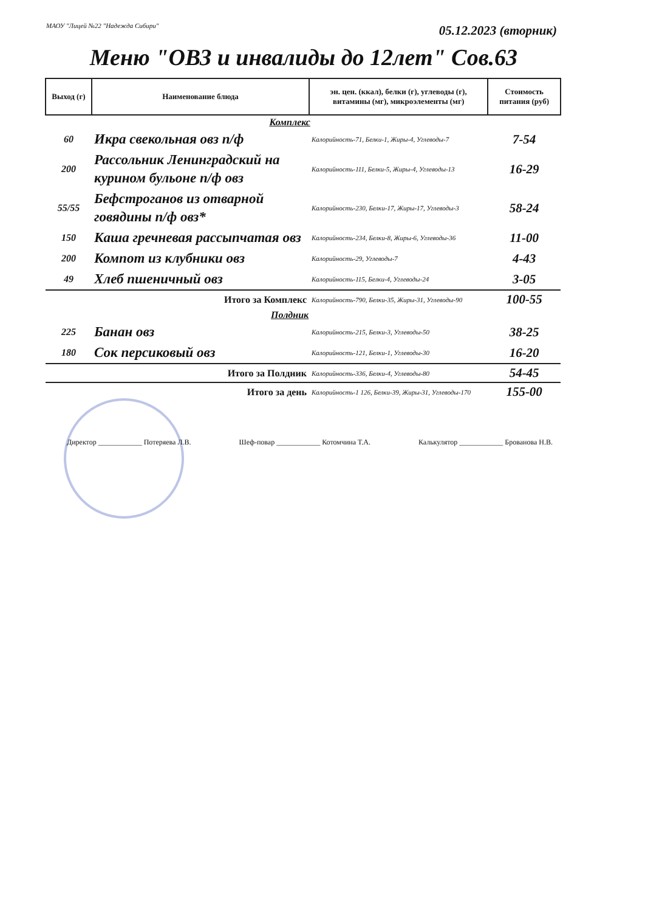МАОУ "Лицей №22 "Надежда Сибири"
05.12.2023 (вторник)
Меню "ОВЗ и инвалиды до 12лет" Сов.63
| Выход (г) | Наименование блюда | эн. цен. (ккал), белки (г), углеводы (г), витамины (мг), микроэлементы (мг) | Стоимость питания (руб) |
| --- | --- | --- | --- |
| | Комплекс | | |
| 60 | Икра свекольная овз п/ф | Калорийность-71, Белки-1, Жиры-4, Углеводы-7 | 7-54 |
| 200 | Рассольник Ленинградский на курином бульоне п/ф овз | Калорийность-111, Белки-5, Жиры-4, Углеводы-13 | 16-29 |
| 55/55 | Бефстроганов из отварной говядины п/ф овз* | Калорийность-230, Белки-17, Жиры-17, Углеводы-3 | 58-24 |
| 150 | Каша гречневая рассыпчатая овз | Калорийность-234, Белки-8, Жиры-6, Углеводы-36 | 11-00 |
| 200 | Компот из клубники овз | Калорийность-29, Углеводы-7 | 4-43 |
| 49 | Хлеб пшеничный овз | Калорийность-115, Белки-4, Углеводы-24 | 3-05 |
| Итого за Комплекс | | Калорийность-790, Белки-35, Жиры-31, Углеводы-90 | 100-55 |
| | Полдник | | |
| 225 | Банан овз | Калорийность-215, Белки-3, Углеводы-50 | 38-25 |
| 180 | Сок персиковый овз | Калорийность-121, Белки-1, Углеводы-30 | 16-20 |
| Итого за Полдник | | Калорийность-336, Белки-4, Углеводы-80 | 54-45 |
| Итого за день | | Калорийность-1 126, Белки-39, Жиры-31, Углеводы-170 | 155-00 |
Директор ____________ Потеряева Л.В. Шеф-повар ____________ Котомчина Т.А. Калькулятор ____________ Брованова Н.В.